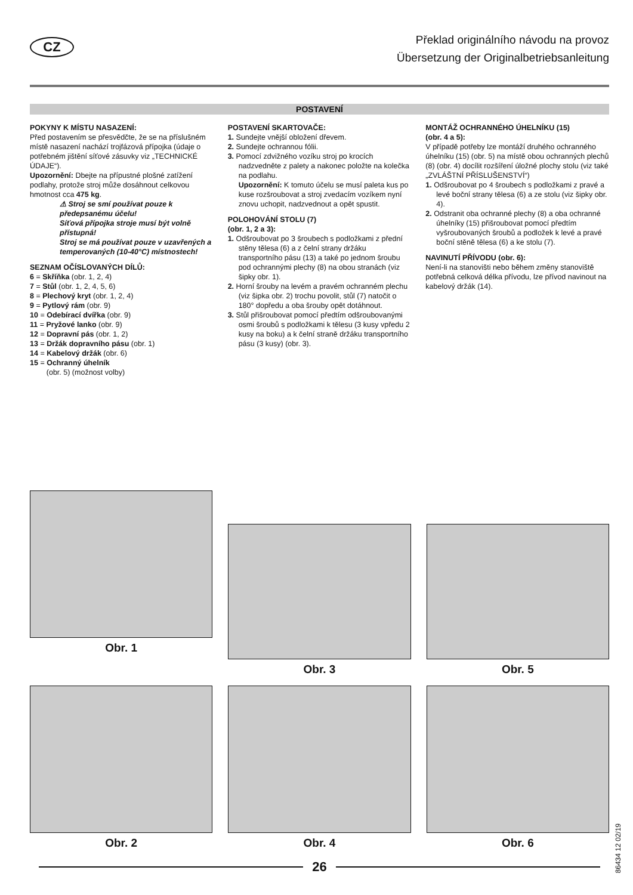CZ
Překlad originálního návodu na provoz
Übersetzung der Originalbetriebsanleitung
POSTAVENÍ
POKYNY K MÍSTU NASAZENÍ:
Před postavením se přesvědčte, že se na příslušném místě nasazení nachází trojfázová přípojka (údaje o potřebném jištění síťové zásuvky viz „TECHNICKÉ ÚDAJE“).
Upozornění: Dbejte na přípustné plošné zatížení podlahy, protože stroj může dosáhnout celkovou hmotnost cca 475 kg.
⚠ Stroj se smí používat pouze k předepsanému účelu!
Síťová přípojka stroje musí být volně přístupná!
Stroj se má používat pouze v uzavřených a temperovaných (10-40°C) místnostech!
SEZNAM OČÍSLOVANÝCH DÍLŮ:
6 = Skříňka (obr. 1, 2, 4)
7 = Stůl (obr. 1, 2, 4, 5, 6)
8 = Plechový kryt (obr. 1, 2, 4)
9 = Pytlový rám (obr. 9)
10 = Odebírací dvířka (obr. 9)
11 = Pryžové lanko (obr. 9)
12 = Dopravní pás (obr. 1, 2)
13 = Držák dopravního pásu (obr. 1)
14 = Kabelový držák (obr. 6)
15 = Ochranný úhelník
(obr. 5) (možnost volby)
POSTAVENÍ SKARTOVAČE:
1. Sundejte vnější obložení dřevem.
2. Sundejte ochrannou fólii.
3. Pomocí zdvižného vozíku stroj po krocích nadzvedněte z palety a nakonec položte na kolečka na podlahu.
Upozornění: K tomuto účelu se musí paleta kus po kuse rozšroubovat a stroj zvedacím vozíkem nyní znovu uchopit, nadzvednout a opět spustit.
POLOHOVÁNÍ STOLU (7)
(obr. 1, 2 a 3):
1. Odšroubovat po 3 šroubech s podložkami z přední stěny tělesa (6) a z čelní strany držáku transportního pásu (13) a také po jednom šroubu pod ochrannými plechy (8) na obou stranách (viz šipky obr. 1).
2. Horní šrouby na levém a pravém ochranném plechu (viz šipka obr. 2) trochu povolit, stůl (7) natočit o 180° dopředu a oba šrouby opět dotáhnout.
3. Stůl přišroubovat pomocí předtím odšroubovanými osmi šroubů s podložkami k tělesu (3 kusy vpředu 2 kusy na boku) a k čelní straně držáku transportního pásu (3 kusy) (obr. 3).
MONTÁŽ OCHRANNÉHO ÚHELNÍKU (15)
(obr. 4 a 5):
V případě potřeby lze montáží druhého ochranného úhelníku (15) (obr. 5) na místě obou ochranných plechů (8) (obr. 4) docílit rozšíření úložné plochy stolu (viz také „ZVLÁŠTNÍ PŘÍSLUŠENSTVÍ“)
1. Odšroubovat po 4 šroubech s podložkami z pravé a levé boční strany tělesa (6) a ze stolu (viz šipky obr. 4).
2. Odstranit oba ochranné plechy (8) a oba ochranné úhelníky (15) přišroubovat pomocí předtím vyšroubovaných šroubů a podložek k levé a pravé boční stěně tělesa (6) a ke stolu (7).
NAVINUTÍ PŘÍVODU (obr. 6):
Není-li na stanovišti nebo během změny stanoviště potřebná celková délka přívodu, lze přívod navinout na kabelový držák (14).
Obr. 1
Obr. 3
Obr. 5
Obr. 2
Obr. 4
Obr. 6
26
86434 12 02/19